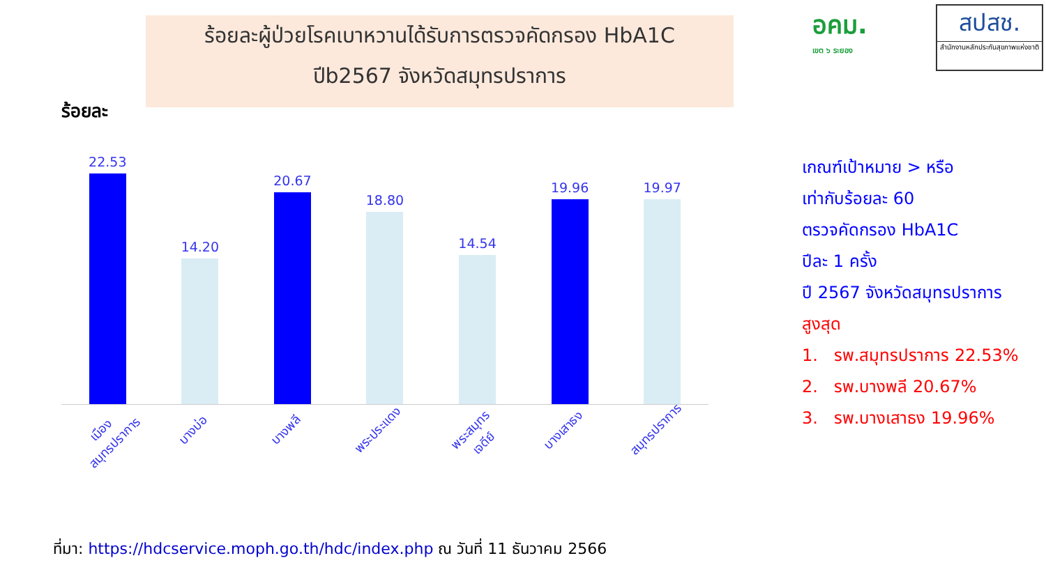ร้อยละผู้ป่วยโรคเบาหวานได้รับการตรวจคัดกรอง HbA1C
ปีb2567 จังหวัดสมุทรปราการ
อคม.
เขต ๖ ระยอง
สปสช.
สำนักงานหลักประกันสุขภาพแห่งชาติ
ร้อยละ
22.53
14.20
20.67
18.80
14.54
19.96
19.97
เมืองสมุทรปราการ
บางบ่อ
บางพลี
พระประแดง
พระสมุทรเจดีย์
บางเสาธง
สมุทรปราการ
เกณฑ์เป้าหมาย > หรือ
เท่ากับร้อยละ 60
ตรวจคัดกรอง HbA1C
ปีละ 1 ครั้ง
ปี 2567 จังหวัดสมุทรปราการ
สูงสุด
1. รพ.สมุทรปราการ 22.53%
2. รพ.บางพลี 20.67%
3. รพ.บางเสาธง 19.96%
ที่มา: https://hdcservice.moph.go.th/hdc/index.php ณ วันที่ 11 ธันวาคม 2566